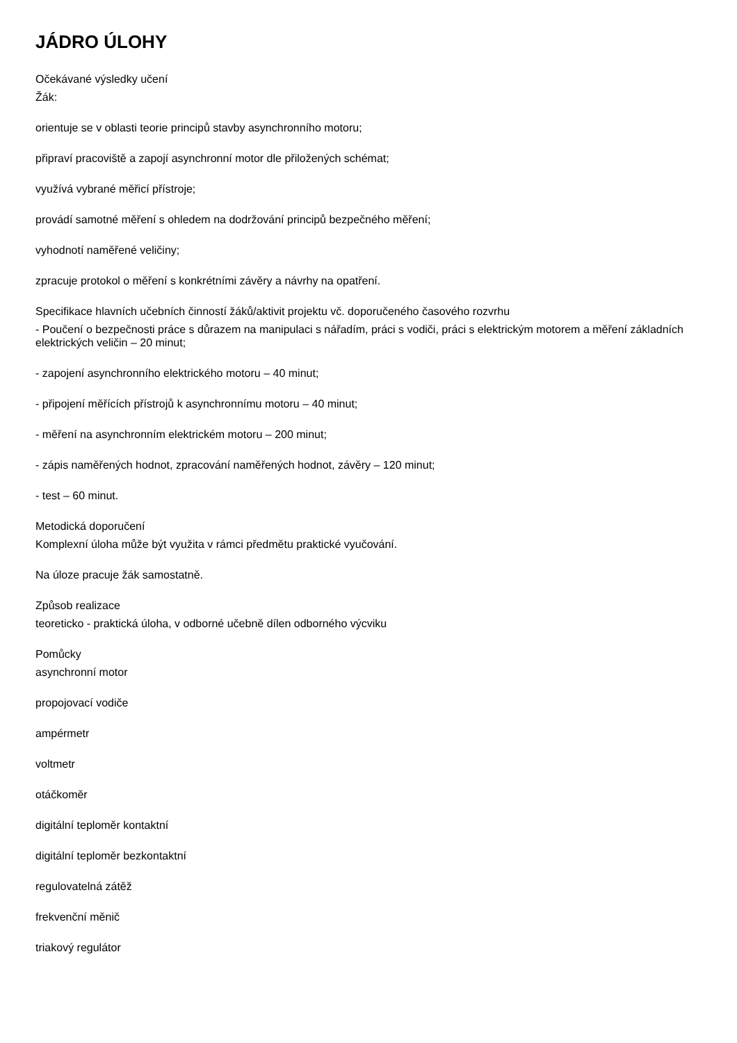JÁDRO ÚLOHY
Očekávané výsledky učení
Žák:
orientuje se v oblasti teorie principů stavby asynchronního motoru;
připraví pracoviště a zapojí asynchronní motor dle přiložených schémat;
využívá vybrané měřicí přístroje;
provádí samotné měření s ohledem na dodržování principů bezpečného měření;
vyhodnotí naměřené veličiny;
zpracuje protokol o měření s konkrétními závěry a návrhy na opatření.
Specifikace hlavních učebních činností žáků/aktivit projektu vč. doporučeného časového rozvrhu
- Poučení o bezpečnosti práce s důrazem na manipulaci s nářadím, práci s vodiči, práci s elektrickým motorem a měření základních elektrických veličin – 20 minut;
- zapojení asynchronního elektrického motoru – 40 minut;
- připojení měřících přístrojů k asynchronnímu motoru – 40 minut;
- měření na asynchronním elektrickém motoru – 200 minut;
- zápis naměřených hodnot, zpracování naměřených hodnot, závěry – 120 minut;
- test – 60 minut.
Metodická doporučení
Komplexní úloha může být využita v rámci předmětu praktické vyučování.
Na úloze pracuje žák samostatně.
Způsob realizace
teoreticko - praktická úloha, v odborné učebně dílen odborného výcviku
Pomůcky
asynchronní motor
propojovací vodiče
ampérmetr
voltmetr
otáčkoměr
digitální teploměr kontaktní
digitální teploměr bezkontaktní
regulovatelná zátěž
frekvenční měnič
triakový regulátor